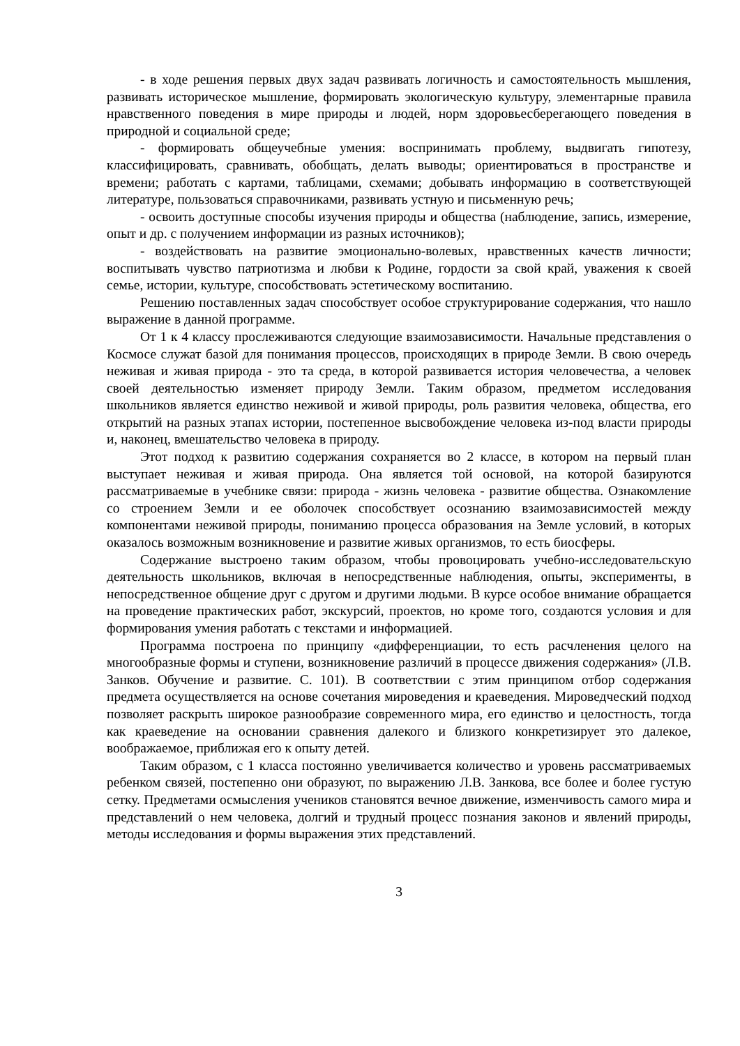- в ходе решения первых двух задач развивать логичность и самостоятельность мышления, развивать историческое мышление, формировать экологическую культуру, элементарные правила нравственного поведения в мире природы и людей, норм здоровьесберегающего поведения в природной и социальной среде;
- формировать общеучебные умения: воспринимать проблему, выдвигать гипотезу, классифицировать, сравнивать, обобщать, делать выводы; ориентироваться в пространстве и времени; работать с картами, таблицами, схемами; добывать информацию в соответствующей литературе, пользоваться справочниками, развивать устную и письменную речь;
- освоить доступные способы изучения природы и общества (наблюдение, запись, измерение, опыт и др. с получением информации из разных источников);
- воздействовать на развитие эмоционально-волевых, нравственных качеств личности; воспитывать чувство патриотизма и любви к Родине, гордости за свой край, уважения к своей семье, истории, культуре, способствовать эстетическому воспитанию.
Решению поставленных задач способствует особое структурирование содержания, что нашло выражение в данной программе.
От 1 к 4 классу прослеживаются следующие взаимозависимости. Начальные представления о Космосе служат базой для понимания процессов, происходящих в природе Земли. В свою очередь неживая и живая природа - это та среда, в которой развивается история человечества, а человек своей деятельностью изменяет природу Земли. Таким образом, предметом исследования школьников является единство неживой и живой природы, роль развития человека, общества, его открытий на разных этапах истории, постепенное высвобождение человека из-под власти природы и, наконец, вмешательство человека в природу.
Этот подход к развитию содержания сохраняется во 2 классе, в котором на первый план выступает неживая и живая природа. Она является той основой, на которой базируются рассматриваемые в учебнике связи: природа - жизнь человека - развитие общества. Ознакомление со строением Земли и ее оболочек способствует осознанию взаимозависимостей между компонентами неживой природы, пониманию процесса образования на Земле условий, в которых оказалось возможным возникновение и развитие живых организмов, то есть биосферы.
Содержание выстроено таким образом, чтобы провоцировать учебно-исследовательскую деятельность школьников, включая в непосредственные наблюдения, опыты, эксперименты, в непосредственное общение друг с другом и другими людьми. В курсе особое внимание обращается на проведение практических работ, экскурсий, проектов, но кроме того, создаются условия и для формирования умения работать с текстами и информацией.
Программа построена по принципу «дифференциации, то есть расчленения целого на многообразные формы и ступени, возникновение различий в процессе движения содержания» (Л.В. Занков. Обучение и развитие. С. 101). В соответствии с этим принципом отбор содержания предмета осуществляется на основе сочетания мироведения и краеведения. Мироведческий подход позволяет раскрыть широкое разнообразие современного мира, его единство и целостность, тогда как краеведение на основании сравнения далекого и близкого конкретизирует это далекое, воображаемое, приближая его к опыту детей.
Таким образом, с 1 класса постоянно увеличивается количество и уровень рассматриваемых ребенком связей, постепенно они образуют, по выражению Л.В. Занкова, все более и более густую сетку. Предметами осмысления учеников становятся вечное движение, изменчивость самого мира и представлений о нем человека, долгий и трудный процесс познания законов и явлений природы, методы исследования и формы выражения этих представлений.
3